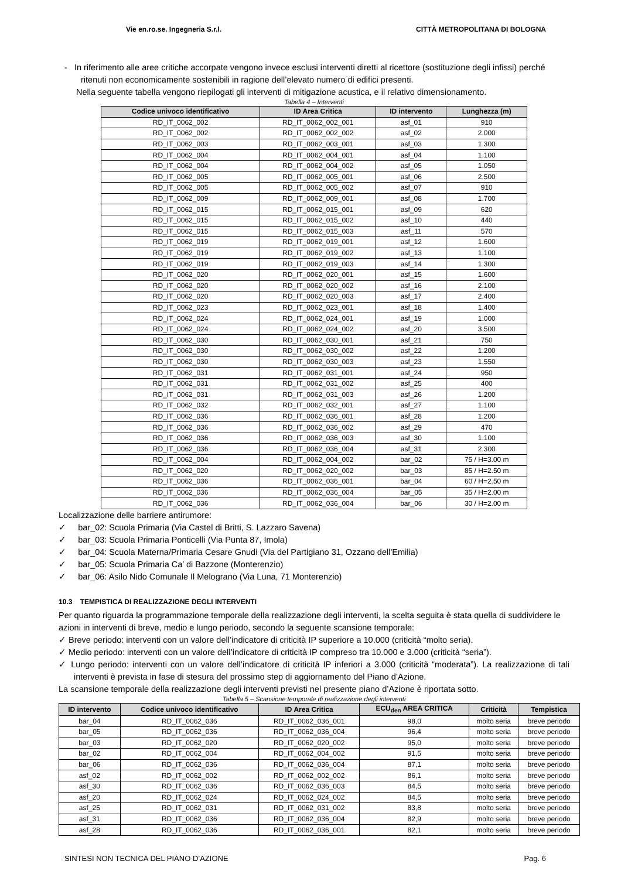Vie en.ro.se. Ingegneria S.r.l. CITTÀ METROPOLITANA DI BOLOGNA
- In riferimento alle aree critiche accorpate vengono invece esclusi interventi diretti al ricettore (sostituzione degli infissi) perché ritenuti non economicamente sostenibili in ragione dell’elevato numero di edifici presenti.
Nella seguente tabella vengono riepilogati gli interventi di mitigazione acustica, e il relativo dimensionamento.
Tabella 4 – Interventi
| Codice univoco identificativo | ID Area Critica | ID intervento | Lunghezza (m) |
| --- | --- | --- | --- |
| RD_IT_0062_002 | RD_IT_0062_002_001 | asf_01 | 910 |
| RD_IT_0062_002 | RD_IT_0062_002_002 | asf_02 | 2.000 |
| RD_IT_0062_003 | RD_IT_0062_003_001 | asf_03 | 1.300 |
| RD_IT_0062_004 | RD_IT_0062_004_001 | asf_04 | 1.100 |
| RD_IT_0062_004 | RD_IT_0062_004_002 | asf_05 | 1.050 |
| RD_IT_0062_005 | RD_IT_0062_005_001 | asf_06 | 2.500 |
| RD_IT_0062_005 | RD_IT_0062_005_002 | asf_07 | 910 |
| RD_IT_0062_009 | RD_IT_0062_009_001 | asf_08 | 1.700 |
| RD_IT_0062_015 | RD_IT_0062_015_001 | asf_09 | 620 |
| RD_IT_0062_015 | RD_IT_0062_015_002 | asf_10 | 440 |
| RD_IT_0062_015 | RD_IT_0062_015_003 | asf_11 | 570 |
| RD_IT_0062_019 | RD_IT_0062_019_001 | asf_12 | 1.600 |
| RD_IT_0062_019 | RD_IT_0062_019_002 | asf_13 | 1.100 |
| RD_IT_0062_019 | RD_IT_0062_019_003 | asf_14 | 1.300 |
| RD_IT_0062_020 | RD_IT_0062_020_001 | asf_15 | 1.600 |
| RD_IT_0062_020 | RD_IT_0062_020_002 | asf_16 | 2.100 |
| RD_IT_0062_020 | RD_IT_0062_020_003 | asf_17 | 2.400 |
| RD_IT_0062_023 | RD_IT_0062_023_001 | asf_18 | 1.400 |
| RD_IT_0062_024 | RD_IT_0062_024_001 | asf_19 | 1.000 |
| RD_IT_0062_024 | RD_IT_0062_024_002 | asf_20 | 3.500 |
| RD_IT_0062_030 | RD_IT_0062_030_001 | asf_21 | 750 |
| RD_IT_0062_030 | RD_IT_0062_030_002 | asf_22 | 1.200 |
| RD_IT_0062_030 | RD_IT_0062_030_003 | asf_23 | 1.550 |
| RD_IT_0062_031 | RD_IT_0062_031_001 | asf_24 | 950 |
| RD_IT_0062_031 | RD_IT_0062_031_002 | asf_25 | 400 |
| RD_IT_0062_031 | RD_IT_0062_031_003 | asf_26 | 1.200 |
| RD_IT_0062_032 | RD_IT_0062_032_001 | asf_27 | 1.100 |
| RD_IT_0062_036 | RD_IT_0062_036_001 | asf_28 | 1.200 |
| RD_IT_0062_036 | RD_IT_0062_036_002 | asf_29 | 470 |
| RD_IT_0062_036 | RD_IT_0062_036_003 | asf_30 | 1.100 |
| RD_IT_0062_036 | RD_IT_0062_036_004 | asf_31 | 2.300 |
| RD_IT_0062_004 | RD_IT_0062_004_002 | bar_02 | 75 / H=3.00 m |
| RD_IT_0062_020 | RD_IT_0062_020_002 | bar_03 | 85 / H=2.50 m |
| RD_IT_0062_036 | RD_IT_0062_036_001 | bar_04 | 60 / H=2.50 m |
| RD_IT_0062_036 | RD_IT_0062_036_004 | bar_05 | 35 / H=2.00 m |
| RD_IT_0062_036 | RD_IT_0062_036_004 | bar_06 | 30 / H=2.00 m |
Localizzazione delle barriere antirumore:
✓ bar_02: Scuola Primaria (Via Castel di Britti, S. Lazzaro Savena)
✓ bar_03: Scuola Primaria Ponticelli (Via Punta 87, Imola)
✓ bar_04: Scuola Materna/Primaria Cesare Gnudi (Via del Partigiano 31, Ozzano dell'Emilia)
✓ bar_05: Scuola Primaria Ca' di Bazzone (Monterenzio)
✓ bar_06: Asilo Nido Comunale Il Melograno (Via Luna, 71 Monterenzio)
10.3 TEMPISTICA DI REALIZZAZIONE DEGLI INTERVENTI
Per quanto riguarda la programmazione temporale della realizzazione degli interventi, la scelta seguita è stata quella di suddividere le azioni in interventi di breve, medio e lungo periodo, secondo la seguente scansione temporale:
✓ Breve periodo: interventi con un valore dell’indicatore di criticità IP superiore a 10.000 (criticità “molto seria).
✓ Medio periodo: interventi con un valore dell’indicatore di criticità IP compreso tra 10.000 e 3.000 (criticità “seria”).
✓ Lungo periodo: interventi con un valore dell’indicatore di criticità IP inferiori a 3.000 (criticità “moderata”). La realizzazione di tali interventi è prevista in fase di stesura del prossimo step di aggiornamento del Piano d’Azione.
La scansione temporale della realizzazione degli interventi previsti nel presente piano d’Azione è riportata sotto.
Tabella 5 – Scansione temporale di realizzazione degli interventi
| ID intervento | Codice univoco identificativo | ID Area Critica | ECU<sub>den</sub> AREA CRITICA | Criticità | Tempistica |
| --- | --- | --- | --- | --- | --- |
| bar_04 | RD_IT_0062_036 | RD_IT_0062_036_001 | 98,0 | molto seria | breve periodo |
| bar_05 | RD_IT_0062_036 | RD_IT_0062_036_004 | 96,4 | molto seria | breve periodo |
| bar_03 | RD_IT_0062_020 | RD_IT_0062_020_002 | 95,0 | molto seria | breve periodo |
| bar_02 | RD_IT_0062_004 | RD_IT_0062_004_002 | 91,5 | molto seria | breve periodo |
| bar_06 | RD_IT_0062_036 | RD_IT_0062_036_004 | 87,1 | molto seria | breve periodo |
| asf_02 | RD_IT_0062_002 | RD_IT_0062_002_002 | 86,1 | molto seria | breve periodo |
| asf_30 | RD_IT_0062_036 | RD_IT_0062_036_003 | 84,5 | molto seria | breve periodo |
| asf_20 | RD_IT_0062_024 | RD_IT_0062_024_002 | 84,5 | molto seria | breve periodo |
| asf_25 | RD_IT_0062_031 | RD_IT_0062_031_002 | 83,8 | molto seria | breve periodo |
| asf_31 | RD_IT_0062_036 | RD_IT_0062_036_004 | 82,9 | molto seria | breve periodo |
| asf_28 | RD_IT_0062_036 | RD_IT_0062_036_001 | 82,1 | molto seria | breve periodo |
SINTESI NON TECNICA DEL PIANO D’AZIONE Pag. 6